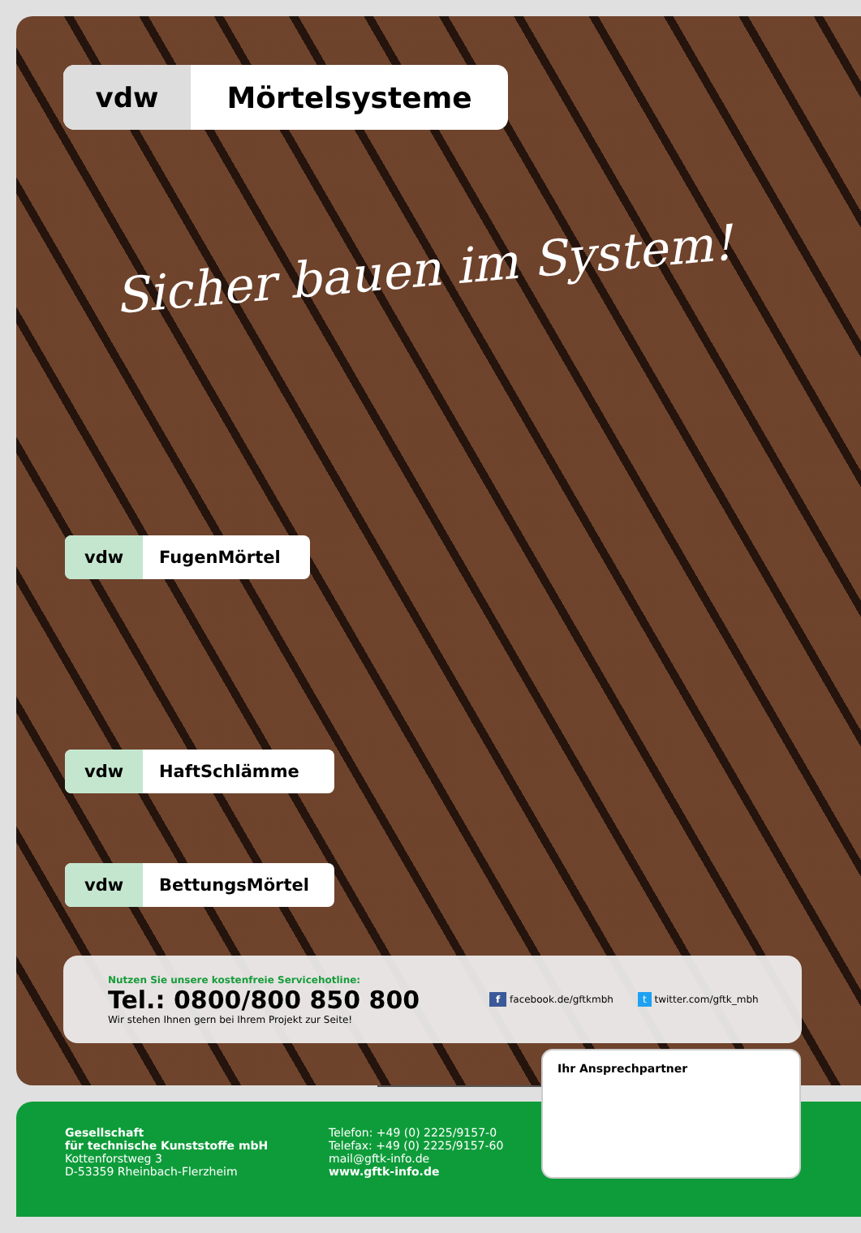vdw Mörtelsysteme
Sicher bauen im System!
vdw FugenMörtel
vdw HaftSchlämme
vdw BettungsMörtel
Nutzen Sie unsere kostenfreie Servicehotline:
Tel.: 0800/800 850 800
Wir stehen Ihnen gern bei Ihrem Projekt zur Seite!
f facebook.de/gftkmbh t twitter.com/gftk_mbh
Gesellschaft
für technische Kunststoffe mbH
Kottenforstweg 3
D-53359 Rheinbach-Flerzheim
Telefon: +49 (0) 2225/9157-0
Telefax: +49 (0) 2225/9157-60
mail@gftk-info.de
www.gftk-info.de
Ihr Ansprechpartner